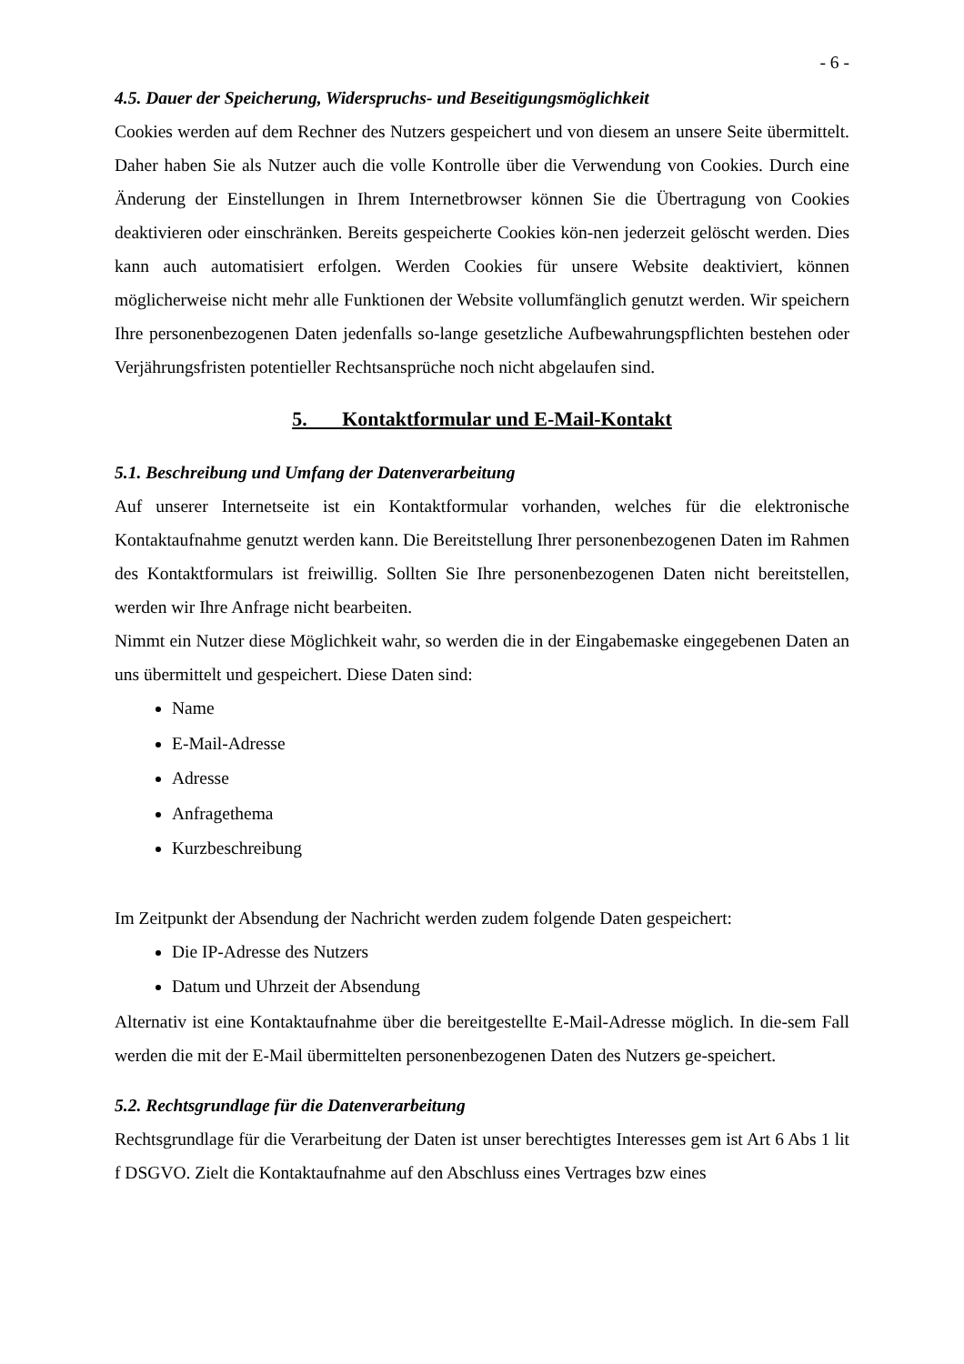- 6 -
4.5. Dauer der Speicherung, Widerspruchs- und Beseitigungsmöglichkeit
Cookies werden auf dem Rechner des Nutzers gespeichert und von diesem an unsere Seite übermittelt. Daher haben Sie als Nutzer auch die volle Kontrolle über die Verwendung von Cookies. Durch eine Änderung der Einstellungen in Ihrem Internetbrowser können Sie die Übertragung von Cookies deaktivieren oder einschränken. Bereits gespeicherte Cookies kön-nen jederzeit gelöscht werden. Dies kann auch automatisiert erfolgen. Werden Cookies für unsere Website deaktiviert, können möglicherweise nicht mehr alle Funktionen der Website vollumfänglich genutzt werden. Wir speichern Ihre personenbezogenen Daten jedenfalls so-lange gesetzliche Aufbewahrungspflichten bestehen oder Verjährungsfristen potentieller Rechtsansprüche noch nicht abgelaufen sind.
5. Kontaktformular und E-Mail-Kontakt
5.1. Beschreibung und Umfang der Datenverarbeitung
Auf unserer Internetseite ist ein Kontaktformular vorhanden, welches für die elektronische Kontaktaufnahme genutzt werden kann. Die Bereitstellung Ihrer personenbezogenen Daten im Rahmen des Kontaktformulars ist freiwillig. Sollten Sie Ihre personenbezogenen Daten nicht bereitstellen, werden wir Ihre Anfrage nicht bearbeiten.
Nimmt ein Nutzer diese Möglichkeit wahr, so werden die in der Eingabemaske eingegebenen Daten an uns übermittelt und gespeichert. Diese Daten sind:
Name
E-Mail-Adresse
Adresse
Anfragethema
Kurzbeschreibung
Im Zeitpunkt der Absendung der Nachricht werden zudem folgende Daten gespeichert:
Die IP-Adresse des Nutzers
Datum und Uhrzeit der Absendung
Alternativ ist eine Kontaktaufnahme über die bereitgestellte E-Mail-Adresse möglich. In die-sem Fall werden die mit der E-Mail übermittelten personenbezogenen Daten des Nutzers ge-speichert.
5.2. Rechtsgrundlage für die Datenverarbeitung
Rechtsgrundlage für die Verarbeitung der Daten ist unser berechtigtes Interesses gem ist Art 6 Abs 1 lit f DSGVO. Zielt die Kontaktaufnahme auf den Abschluss eines Vertrages bzw eines